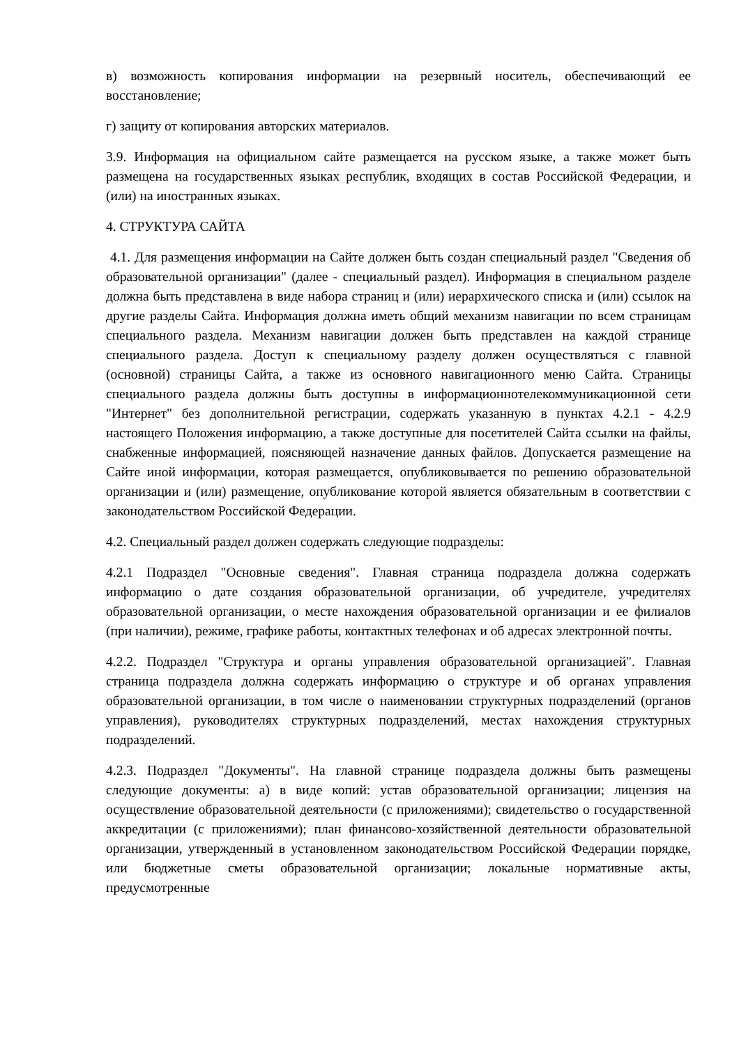в) возможность копирования информации на резервный носитель, обеспечивающий ее восстановление;
г) защиту от копирования авторских материалов.
3.9. Информация на официальном сайте размещается на русском языке, а также может быть размещена на государственных языках республик, входящих в состав Российской Федерации, и (или) на иностранных языках.
4. СТРУКТУРА САЙТА
4.1. Для размещения информации на Сайте должен быть создан специальный раздел "Сведения об образовательной организации" (далее - специальный раздел). Информация в специальном разделе должна быть представлена в виде набора страниц и (или) иерархического списка и (или) ссылок на другие разделы Сайта. Информация должна иметь общий механизм навигации по всем страницам специального раздела. Механизм навигации должен быть представлен на каждой странице специального раздела. Доступ к специальному разделу должен осуществляться с главной (основной) страницы Сайта, а также из основного навигационного меню Сайта. Страницы специального раздела должны быть доступны в информационнотелекоммуникационной сети "Интернет" без дополнительной регистрации, содержать указанную в пунктах 4.2.1 - 4.2.9 настоящего Положения информацию, а также доступные для посетителей Сайта ссылки на файлы, снабженные информацией, поясняющей назначение данных файлов. Допускается размещение на Сайте иной информации, которая размещается, опубликовывается по решению образовательной организации и (или) размещение, опубликование которой является обязательным в соответствии с законодательством Российской Федерации.
4.2. Специальный раздел должен содержать следующие подразделы:
4.2.1 Подраздел "Основные сведения". Главная страница подраздела должна содержать информацию о дате создания образовательной организации, об учредителе, учредителях образовательной организации, о месте нахождения образовательной организации и ее филиалов (при наличии), режиме, графике работы, контактных телефонах и об адресах электронной почты.
4.2.2. Подраздел "Структура и органы управления образовательной организацией". Главная страница подраздела должна содержать информацию о структуре и об органах управления образовательной организации, в том числе о наименовании структурных подразделений (органов управления), руководителях структурных подразделений, местах нахождения структурных подразделений.
4.2.3. Подраздел "Документы". На главной странице подраздела должны быть размещены следующие документы: а) в виде копий: устав образовательной организации; лицензия на осуществление образовательной деятельности (с приложениями); свидетельство о государственной аккредитации (с приложениями); план финансово-хозяйственной деятельности образовательной организации, утвержденный в установленном законодательством Российской Федерации порядке, или бюджетные сметы образовательной организации; локальные нормативные акты, предусмотренные